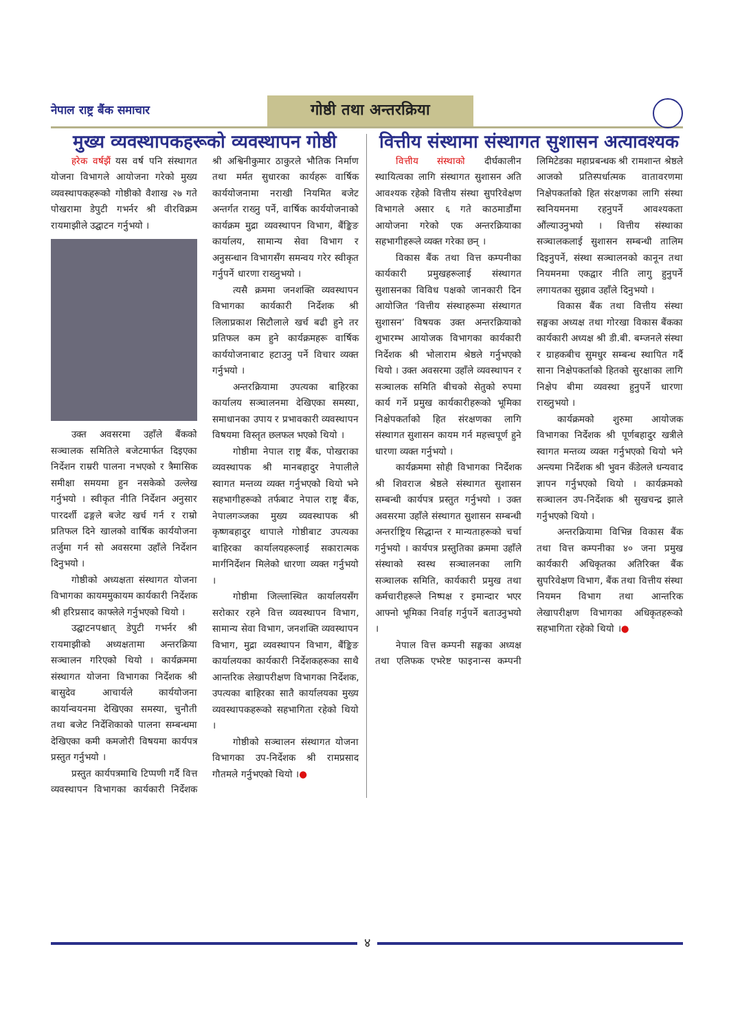नेपाल राष्ट्र बैंक समाचार
गोष्ठी तथा अन्तरक्रिया
मुख्य व्यवस्थापकहरूको व्यवस्थापन गोष्ठी
हरेक वर्षझैं यस वर्ष पनि संस्थागत योजना विभागले आयोजना गरेको मुख्य व्यवस्थापकहरूको गोष्ठीको वैशाख २७ गते पोखरामा डेपुटी गभर्नर श्री वीरविक्रम रायमाझीले उद्घाटन गर्नुभयो ।
उक्त अवसरमा उहाँले बैंकको सञ्चालक समितिले बजेटमार्फत दिइएका निर्देशन राम्ररी पालना नभएको र त्रैमासिक समीक्षा समयमा हुन नसकेको उल्लेख गर्नुभयो । स्वीकृत नीति निर्देशन अनुसार पारदर्शी ढङ्गले बजेट खर्च गर्न र राम्रो प्रतिफल दिने खालको वार्षिक कार्ययोजना तर्जुमा गर्न सो अवसरमा उहाँले निर्देशन दिनुभयो ।
गोष्ठीको अध्यक्षता संस्थागत योजना विभागका कायममुकायम कार्यकारी निर्देशक श्री हरिप्रसाद काफ्लेले गर्नुभएको थियो ।
उद्घाटनपश्चात् डेपुटी गभर्नर श्री रायमाझीको अध्यक्षतामा अन्तरक्रिया सञ्चालन गरिएको थियो । कार्यक्रममा संस्थागत योजना विभागका निर्देशक श्री बासुदेव आचार्यले कार्ययोजना कार्यान्वयनमा देखिएका समस्या, चुनौती तथा बजेट निर्देशिकाको पालना सम्बन्धमा देखिएका कमी कमजोरी विषयमा कार्यपत्र प्रस्तुत गर्नुभयो ।
प्रस्तुत कार्यपत्रमाथि टिप्पणी गर्दै वित्त व्यवस्थापन विभागका कार्यकारी निर्देशक श्री अश्विनीकुमार ठाकुरले भौतिक निर्माण तथा मर्मत सुधारका कार्यहरू वार्षिक कार्ययोजनामा नराखी नियमित बजेट अन्तर्गत राख्नु पर्ने, वार्षिक कार्ययोजनाको कार्यक्रम मुद्रा व्यवस्थापन विभाग, बैंङ्किङ कार्यालय, सामान्य सेवा विभाग र अनुसन्धान विभागसँग समन्वय गरेर स्वीकृत गर्नुपर्ने धारणा राख्नुभयो ।
त्यसै क्रममा जनशक्ति व्यवस्थापन विभागका कार्यकारी निर्देशक श्री लिलाप्रकाश सिटौलाले खर्च बढी हुने तर प्रतिफल कम हुने कार्यक्रमहरू वार्षिक कार्ययोजनाबाट हटाउनु पर्ने विचार व्यक्त गर्नुभयो ।
अन्तरक्रियामा उपत्यका बाहिरका कार्यालय सञ्चालनमा देखिएका समस्या, समाधानका उपाय र प्रभावकारी व्यवस्थापन विषयमा विस्तृत छलफल भएको थियो ।
गोष्ठीमा नेपाल राष्ट्र बैंक, पोखराका व्यवस्थापक श्री मानबहादुर नेपालीले स्वागत मन्तव्य व्यक्त गर्नुभएको थियो भने सहभागीहरूको तर्फबाट नेपाल राष्ट्र बैंक, नेपालगञ्जका मुख्य व्यवस्थापक श्री कृष्णबहादुर थापाले गोष्ठीबाट उपत्यका बाहिरका कार्यालयहरूलाई सकारात्मक मार्गनिर्देशन मिलेको धारणा व्यक्त गर्नुभयो ।
गोष्ठीमा जिल्लास्थित कार्यालयसँग सरोकार रहने वित्त व्यवस्थापन विभाग, सामान्य सेवा विभाग, जनशक्ति व्यवस्थापन विभाग, मुद्रा व्यवस्थापन विभाग, बैंङ्किङ कार्यालयका कार्यकारी निर्देशकहरूका साथै आन्तरिक लेखापरीक्षण विभागका निर्देशक, उपत्यका बाहिरका सातै कार्यालयका मुख्य व्यवस्थापकहरूको सहभागिता रहेको थियो ।
गोष्ठीको सञ्चालन संस्थागत योजना विभागका उप-निर्देशक श्री रामप्रसाद गौतमले गर्नुभएको थियो ।●
वित्तीय संस्थामा संस्थागत सुशासन अत्यावश्यक
वित्तीय संस्थाको दीर्घकालीन स्थायित्वका लागि संस्थागत सुशासन अति आवश्यक रहेको वित्तीय संस्था सुपरिवेक्षण विभागले असार ६ गते काठमाडौंमा आयोजना गरेको एक अन्तरक्रियाका सहभागीहरूले व्यक्त गरेका छन् ।
विकास बैंक तथा वित्त कम्पनीका कार्यकारी प्रमुखहरूलाई संस्थागत सुशासनका विविध पक्षको जानकारी दिन आयोजित ‘वित्तीय संस्थाहरूमा संस्थागत सुशासन’ विषयक उक्त अन्तरक्रियाको शुभारम्भ आयोजक विभागका कार्यकारी निर्देशक श्री भोलाराम श्रेष्ठले गर्नुभएको थियो । उक्त अवसरमा उहाँले व्यवस्थापन र सञ्चालक समिति बीचको सेतुको रुपमा कार्य गर्ने प्रमुख कार्यकारीहरूको भूमिका निक्षेपकर्ताको हित संरक्षणका लागि संस्थागत सुशासन कायम गर्न महत्त्वपूर्ण हुने धारणा व्यक्त गर्नुभयो ।
कार्यक्रममा सोही विभागका निर्देशक श्री शिवराज श्रेष्ठले संस्थागत सुशासन सम्बन्धी कार्यपत्र प्रस्तुत गर्नुभयो । उक्त अवसरमा उहाँले संस्थागत सुशासन सम्बन्धी अन्तर्राष्ट्रिय सिद्धान्त र मान्यताहरूको चर्चा गर्नुभयो । कार्यपत्र प्रस्तुतिका क्रममा उहाँले संस्थाको स्वस्थ सञ्चालनका लागि सञ्चालक समिति, कार्यकारी प्रमुख तथा कर्मचारीहरूले निष्पक्ष र इमान्दार भएर आफ्नो भूमिका निर्वाह गर्नुपर्ने बताउनुभयो ।
नेपाल वित्त कम्पनी सङ्घका अध्यक्ष तथा एलिफक एभरेष्ट फाइनान्स कम्पनी लिमिटेडका महाप्रबन्धक श्री रामशान्त श्रेष्ठले आजको प्रतिस्पर्धात्मक वातावरणमा निक्षेपकर्ताको हित संरक्षणका लागि संस्था स्वनियमनमा रहनुपर्ने आवश्यकता औंल्याउनुभयो । वित्तीय संस्थाका सञ्चालकलाई सुशासन सम्बन्धी तालिम दिइनुपर्ने, संस्था सञ्चालनको कानून तथा नियमनमा एकद्वार नीति लागु हुनुपर्ने लगायतका सुझाव उहाँले दिनुभयो ।
विकास बैंक तथा वित्तीय संस्था सङ्घका अध्यक्ष तथा गोरखा विकास बैंकका कार्यकारी अध्यक्ष श्री डी.बी. बम्जनले संस्था र ग्राहकबीच सुमधुर सम्बन्ध स्थापित गर्दै साना निक्षेपकर्ताको हितको सुरक्षाका लागि निक्षेप बीमा व्यवस्था हुनुपर्ने धारणा राख्नुभयो ।
कार्यक्रमको शुरुमा आयोजक विभागका निर्देशक श्री पूर्णबहादुर खत्रीले स्वागत मन्तव्य व्यक्त गर्नुभएको थियो भने अन्त्यमा निर्देशक श्री भुवन कँडेलले धन्यवाद ज्ञापन गर्नुभएको थियो । कार्यक्रमको सञ्चालन उप-निर्देशक श्री सुखचन्द्र झाले गर्नुभएको थियो ।
अन्तरक्रियामा विभिन्न विकास बैंक तथा वित्त कम्पनीका ४० जना प्रमुख कार्यकारी अधिकृतका अतिरिक्त बैंक सुपरिवेक्षण विभाग, बैंक तथा वित्तीय संस्था नियमन विभाग तथा आन्तरिक लेखापरीक्षण विभागका अधिकृतहरूको सहभागिता रहेको थियो ।●
४